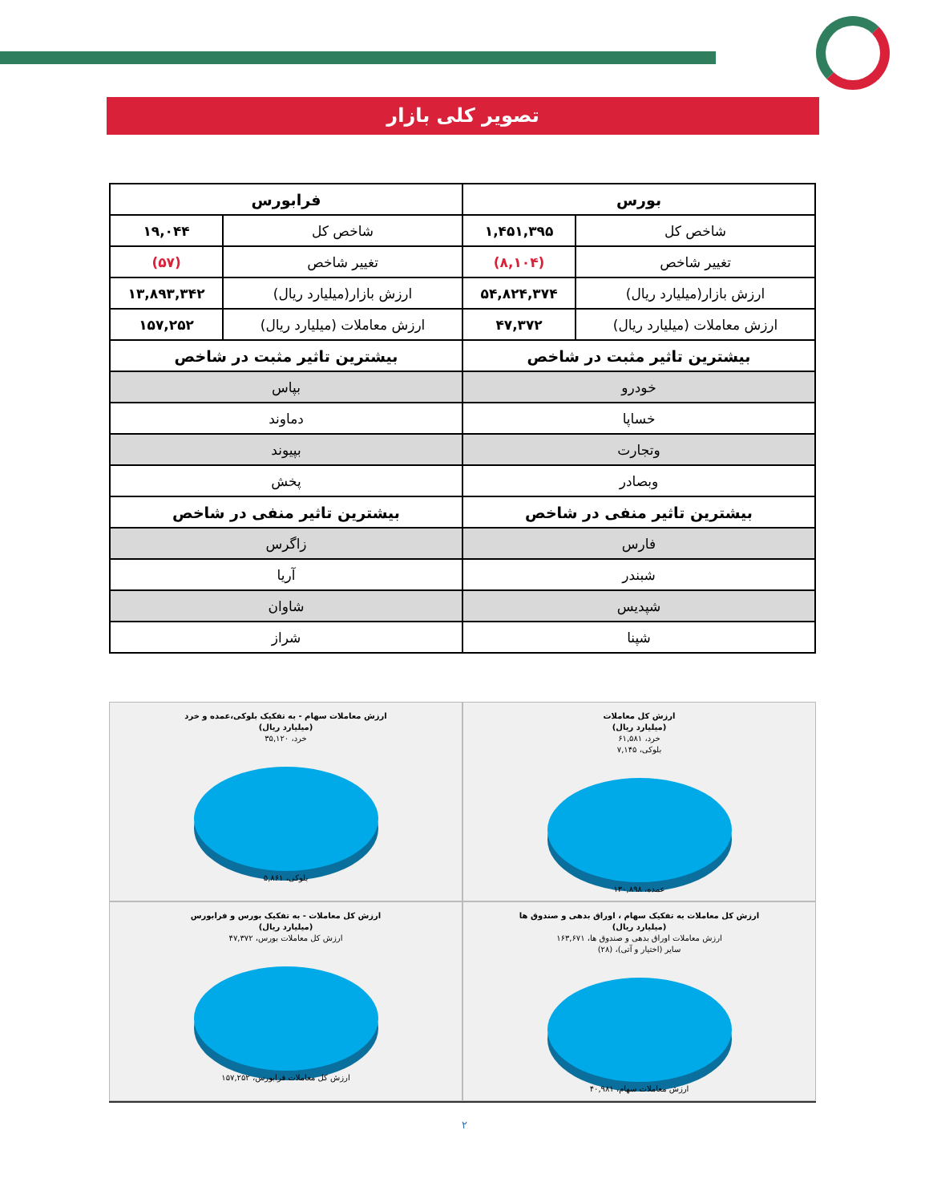تصویر کلی بازار
| بورس | | فرابورس | |
| --- | --- | --- | --- |
| شاخص کل | ۱,۴۵۱,۳۹۵ | شاخص کل | ۱۹,۰۴۴ |
| تغییر شاخص | (۸,۱۰۴) | تغییر شاخص | (۵۷) |
| ارزش بازار(میلیارد ریال) | ۵۴,۸۲۴,۳۷۴ | ارزش بازار(میلیارد ریال) | ۱۳,۸۹۳,۳۴۲ |
| ارزش معاملات (میلیارد ریال) | ۴۷,۳۷۲ | ارزش معاملات (میلیارد ریال) | ۱۵۷,۲۵۲ |
| بیشترین تاثیر مثبت در شاخص | | بیشترین تاثیر مثبت در شاخص | |
| خودرو | | بپاس | |
| خساپا | | دماوند | |
| وتجارت | | بپیوند | |
| وبصادر | | پخش | |
| بیشترین تاثیر منفی در شاخص | | بیشترین تاثیر منفی در شاخص | |
| فارس | | زاگرس | |
| شبندر | | آریا | |
| شپدیس | | شاوان | |
| شپنا | | شراز | |
ارزش کل معاملات
(میلیارد ریال)
خرد، ۶۱,۵۸۱
بلوکی، ۷,۱۴۵
عمده، ۱۳۰,۸۹۸
ارزش معاملات سهام - به تفکیک بلوکی،عمده و خرد
(میلیارد ریال)
خرد، ۳۵,۱۲۰
بلوکی، ۵,۸۶۱
ارزش کل معاملات به تفکیک سهام ، اوراق بدهی و صندوق ها
(میلیارد ریال)
ارزش معاملات اوراق بدهی و صندوق ها، ۱۶۳,۶۷۱
سایر (اختیار و آتی)، (۲۸)
ارزش معاملات سهام، ۴۰,۹۸۱
ارزش کل معاملات - به تفکیک بورس و فرابورس
(میلیارد ریال)
ارزش کل معاملات بورس، ۴۷,۳۷۲
ارزش کل معاملات فرابورس، ۱۵۷,۲۵۲
۲